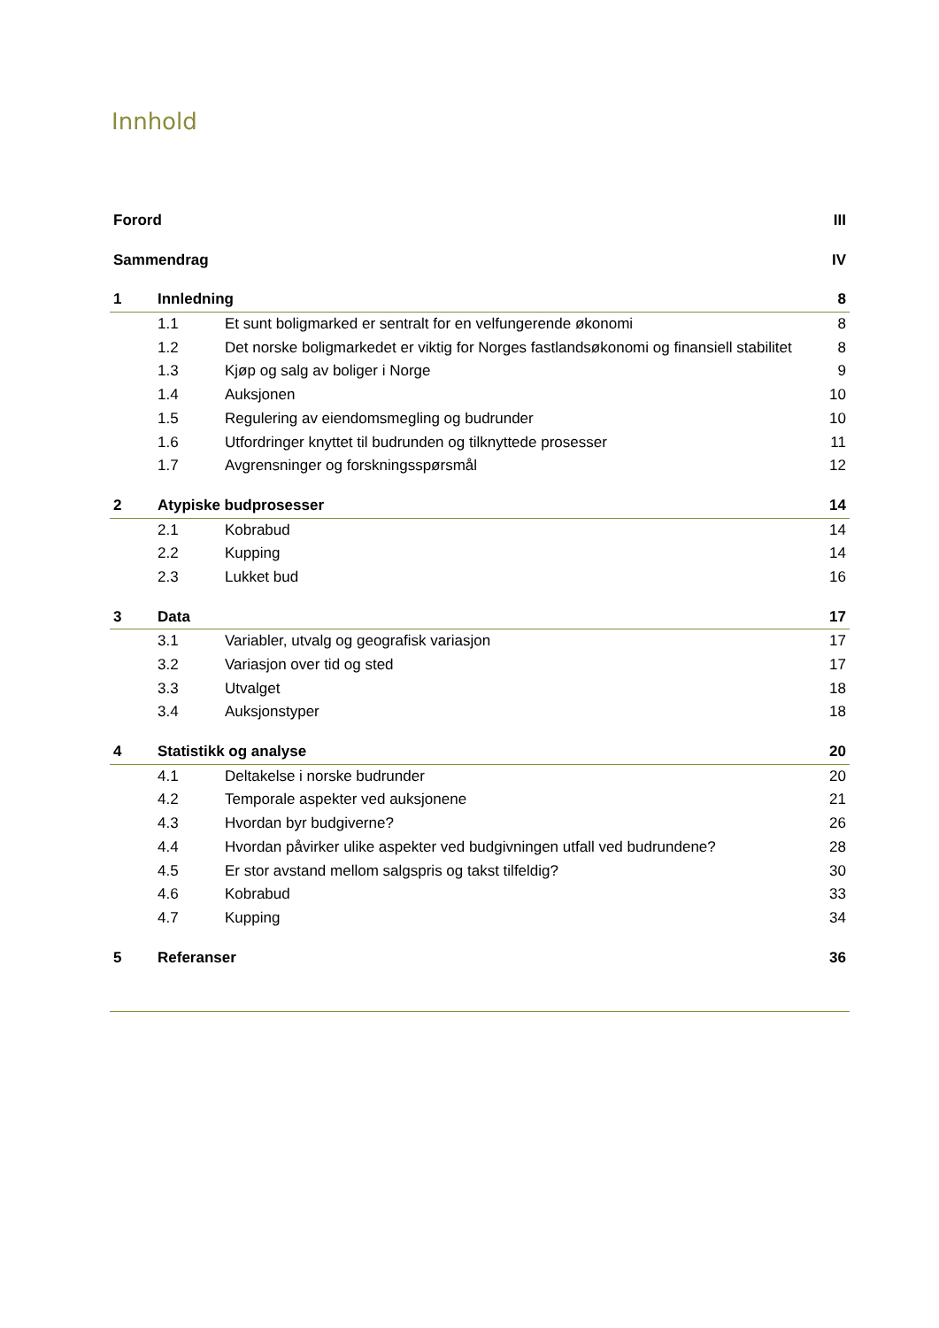Innhold
Forord III
Sammendrag IV
1 Innledning 8
1.1 Et sunt boligmarked er sentralt for en velfungerende økonomi 8
1.2 Det norske boligmarkedet er viktig for Norges fastlandsøkonomi og finansiell stabilitet 8
1.3 Kjøp og salg av boliger i Norge 9
1.4 Auksjonen 10
1.5 Regulering av eiendomsmegling og budrunder 10
1.6 Utfordringer knyttet til budrunden og tilknyttede prosesser 11
1.7 Avgrensninger og forskningsspørsmål 12
2 Atypiske budprosesser 14
2.1 Kobrabud 14
2.2 Kupping 14
2.3 Lukket bud 16
3 Data 17
3.1 Variabler, utvalg og geografisk variasjon 17
3.2 Variasjon over tid og sted 17
3.3 Utvalget 18
3.4 Auksjonstyper 18
4 Statistikk og analyse 20
4.1 Deltakelse i norske budrunder 20
4.2 Temporale aspekter ved auksjonene 21
4.3 Hvordan byr budgiverne? 26
4.4 Hvordan påvirker ulike aspekter ved budgivningen utfall ved budrundene? 28
4.5 Er stor avstand mellom salgspris og takst tilfeldig? 30
4.6 Kobrabud 33
4.7 Kupping 34
5 Referanser 36